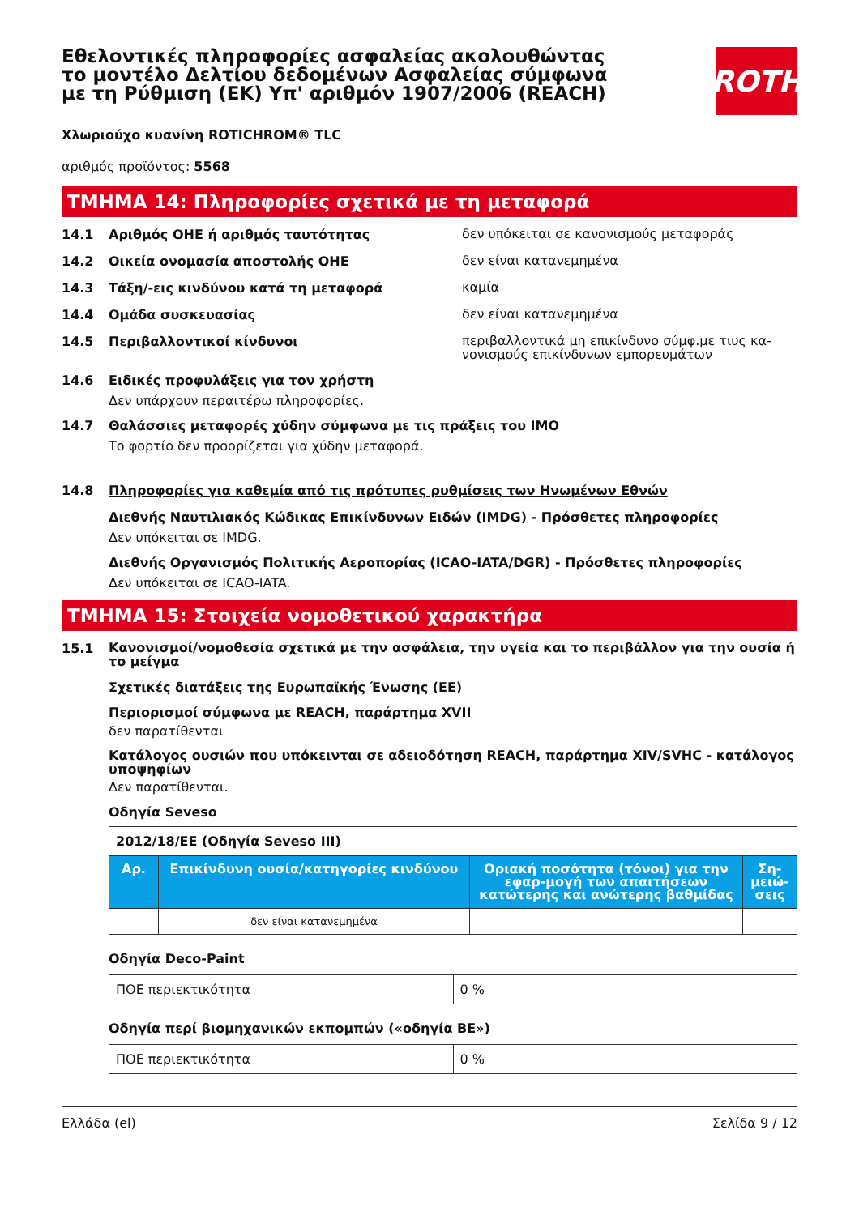Εθελοντικές πληροφορίες ασφαλείας ακολουθώντας το μοντέλο Δελτίου δεδομένων Ασφαλείας σύμφωνα με τη Ρύθμιση (ΕΚ) Υπ' αριθμόν 1907/2006 (REACH)
ROTH
Χλωριούχο κυανίνη ROTICHROM® TLC
αριθμός προϊόντος: 5568
ΤΜΗΜΑ 14: Πληροφορίες σχετικά με τη μεταφορά
14.1 Αριθμός ΟΗΕ ή αριθμός ταυτότητας δεν υπόκειται σε κανονισμούς μεταφοράς
14.2 Οικεία ονομασία αποστολής ΟΗΕ δεν είναι κατανεμημένα
14.3 Τάξη/-εις κινδύνου κατά τη μεταφορά καμία
14.4 Ομάδα συσκευασίας δεν είναι κατανεμημένα
14.5 Περιβαλλοντικοί κίνδυνοι περιβαλλοντικά μη επικίνδυνο σύμφ.με τιυς κα-νονισμούς επικίνδυνων εμπορευμάτων
14.6 Ειδικές προφυλάξεις για τον χρήστη
Δεν υπάρχουν περαιτέρω πληροφορίες.
14.7 Θαλάσσιες μεταφορές χύδην σύμφωνα με τις πράξεις του IMO
Το φορτίο δεν προορίζεται για χύδην μεταφορά.
14.8 Πληροφορίες για καθεμία από τις πρότυπες ρυθμίσεις των Ηνωμένων Εθνών
Διεθνής Ναυτιλιακός Κώδικας Επικίνδυνων Ειδών (IMDG) - Πρόσθετες πληροφορίες
Δεν υπόκειται σε IMDG.
Διεθνής Οργανισμός Πολιτικής Αεροπορίας (ICAO-IATA/DGR) - Πρόσθετες πληροφορίες
Δεν υπόκειται σε ICAO-IATA.
ΤΜΗΜΑ 15: Στοιχεία νομοθετικού χαρακτήρα
15.1 Κανονισμοί/νομοθεσία σχετικά με την ασφάλεια, την υγεία και το περιβάλλον για την ουσία ή το μείγμα
Σχετικές διατάξεις της Ευρωπαϊκής Ένωσης (ΕΕ)
Περιορισμοί σύμφωνα με REACH, παράρτημα XVII
δεν παρατίθενται
Κατάλογος ουσιών που υπόκεινται σε αδειοδότηση REACH, παράρτημα XIV/SVHC - κατάλογος υποψηφίων
Δεν παρατίθενται.
Οδηγία Seveso
| 2012/18/ΕΕ (Οδηγία Seveso III) | | | |
| Αρ. | Επικίνδυνη ουσία/κατηγορίες κινδύνου | Οριακή ποσότητα (τόνοι) για την εφαρ-μογή των απαιτήσεων κατώτερης και ανώτερης βαθμίδας | Ση-μειώ-σεις |
| | δεν είναι κατανεμημένα | | |
Οδηγία Deco-Paint
| ΠΟΕ περιεκτικότητα | 0 % |
Οδηγία περί βιομηχανικών εκπομπών («οδηγία ΒΕ»)
| ΠΟΕ περιεκτικότητα | 0 % |
Ελλάδα (el) Σελίδα 9 / 12